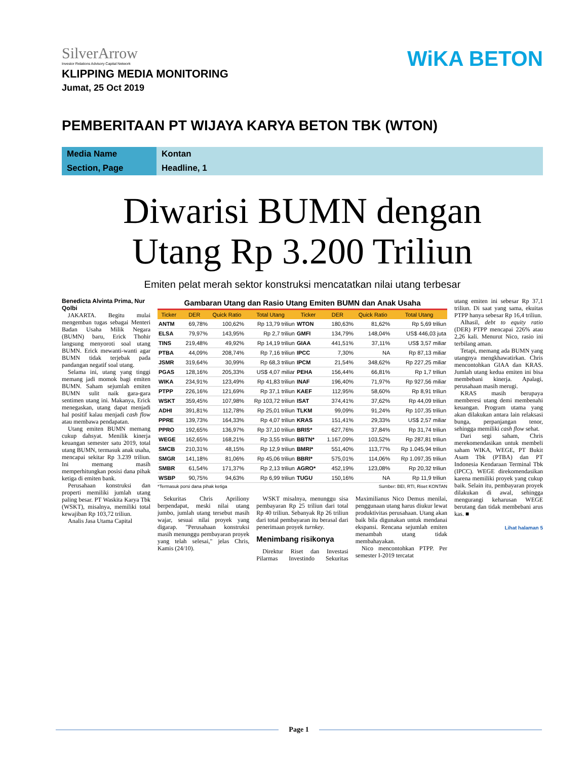SilverArrow
Investor Relations Advisory Capital Network
WiKA BETON
KLIPPING MEDIA MONITORING
Jumat, 25 Oct 2019
PEMBERITAAN PT WIJAYA KARYA BETON TBK (WTON)
Media Name
Kontan
Section, Page
Headline, 1
Diwarisi BUMN dengan
Utang Rp 3.200 Triliun
Emiten pelat merah sektor konstruksi mencatatkan nilai utang terbesar
Benedicta Alvinta Prima, Nur Qolbi
JAKARTA. Begitu mulai mengemban tugas sebagai Menteri Badan Usaha Milik Negara (BUMN) baru, Erick Thohir langsung menyoroti soal utang BUMN. Erick mewanti-wanti agar BUMN tidak terjebak pada pandangan negatif soal utang.
Selama ini, utang yang tinggi memang jadi momok bagi emiten BUMN. Saham sejumlah emiten BUMN sulit naik gara-gara sentimen utang ini. Makanya, Erick menegaskan, utang dapat menjadi hal positif kalau menjadi cash flow atau membawa pendapatan.
Utang emiten BUMN memang cukup dahsyat. Menilik kinerja keuangan semester satu 2019, total utang BUMN, termasuk anak usaha, mencapai sekitar Rp 3.239 triliun. Ini memang masih memperhitungkan posisi dana pihak ketiga di emiten bank.
Perusahaan konstruksi dan properti memiliki jumlah utang paling besar. PT Waskita Karya Tbk (WSKT), misalnya, memiliki total kewajiban Rp 103,72 triliun.
Analis Jasa Utama Capital
Gambaran Utang dan Rasio Utang Emiten BUMN dan Anak Usaha
| Ticker | DER | Quick Ratio | Total Utang | Ticker | DER | Quick Ratio | Total Utang |
| --- | --- | --- | --- | --- | --- | --- | --- |
| ANTM | 69,78% | 100,62% | Rp 13,79 triliun | WTON | 180,63% | 81,62% | Rp 5,69 triliun |
| ELSA | 79,97% | 143,95% | Rp 2,7 triliun | GMFI | 134,79% | 148,04% | US$ 446,03 juta |
| TINS | 219,48% | 49,92% | Rp 14,19 triliun | GIAA | 441,51% | 37,11% | US$ 3,57 miliar |
| PTBA | 44,09% | 208,74% | Rp 7,16 triliun | IPCC | 7,30% | NA | Rp 87,13 miliar |
| JSMR | 319,64% | 30,99% | Rp 68,3 triliun | IPCM | 21,54% | 348,62% | Rp 227,25 miliar |
| PGAS | 128,16% | 205,33% | US$ 4,07 miliar | PEHA | 156,44% | 66,81% | Rp 1,7 triliun |
| WIKA | 234,91% | 123,49% | Rp 41,83 triliun | INAF | 196,40% | 71,97% | Rp 927,56 miliar |
| PTPP | 226,16% | 121,69% | Rp 37,1 triliun | KAEF | 112,95% | 58,60% | Rp 8,91 triliun |
| WSKT | 359,45% | 107,98% | Rp 103,72 triliun | ISAT | 374,41% | 37,62% | Rp 44,09 triliun |
| ADHI | 391,81% | 112,78% | Rp 25,01 triliun | TLKM | 99,09% | 91,24% | Rp 107,35 triliun |
| PPRE | 139,73% | 164,33% | Rp 4,07 triliun | KRAS | 151,41% | 29,33% | US$ 2,57 miliar |
| PPRO | 192,65% | 136,97% | Rp 37,10 triliun | BRIS* | 627,76% | 37,84% | Rp 31,74 triliun |
| WEGE | 162,65% | 168,21% | Rp 3,55 triliun | BBTN* | 1.167,09% | 103,52% | Rp 287,81 triliun |
| SMCB | 210,31% | 48,15% | Rp 12,9 triliun | BMRI* | 551,40% | 113,77% | Rp 1.045,94 triliun |
| SMGR | 141,18% | 81,06% | Rp 45,06 triliun | BBRI* | 575,01% | 114,06% | Rp 1.097,35 triliun |
| SMBR | 61,54% | 171,37% | Rp 2,13 triliun | AGRO* | 452,19% | 123,08% | Rp 20,32 triliun |
| WSBP | 90,75% | 94,63% | Rp 6,99 triliun | TUGU | 150,16% | NA | Rp 11,9 triliun |
*Termasuk porsi dana pihak ketiga Sumber: BEI, RTI, Riset KONTAN
Sekuritas Chris Apriliony berpendapat, meski nilai utang jumbo, jumlah utang tersebut masih wajar, sesuai nilai proyek yang digarap. "Perusahaan konstruksi masih menunggu pembayaran proyek yang telah selesai," jelas Chris, Kamis (24/10).
WSKT misalnya, menunggu sisa pembayaran Rp 25 triliun dari total Rp 40 triliun. Sebanyak Rp 26 triliun dari total pembayaran itu berasal dari penerimaan proyek turnkey.
Menimbang risikonya
Direktur Riset dan Investasi Pilarmas Investindo Sekuritas Maximilianus Nico Demus menilai, penggunaan utang harus diukur lewat produktivitas perusahaan. Utang akan baik bila digunakan untuk mendanai ekspansi. Rencana sejumlah emiten menambah utang tidak membahayakan.
Nico mencontohkan PTPP. Per semester I-2019 tercatat
utang emiten ini sebesar Rp 37,1 triliun. Di saat yang sama, ekuitas PTPP hanya sebesar Rp 16,4 triliun.
Alhasil, debt to equity ratio (DER) PTPP mencapai 226% atau 2,26 kali. Menurut Nico, rasio ini terbilang aman.
Tetapi, memang ada BUMN yang utangnya mengkhawatirkan. Chris mencontohkan GIAA dan KRAS. Jumlah utang kedua emiten ini bisa membebani kinerja. Apalagi, perusahaan masih merugi.
KRAS masih berupaya memberesi utang demi membenahi keuangan. Program utama yang akan dilakukan antara lain relaksasi bunga, perpanjangan tenor, sehingga memiliki cash flow sehat.
Dari segi saham, Chris merekomendasikan untuk membeli saham WIKA, WEGE, PT Bukit Asam Tbk (PTBA) dan PT Indonesia Kendaraan Terminal Tbk (IPCC). WEGE direkomendasikan karena memiliki proyek yang cukup baik. Selain itu, pembayaran proyek dilakukan di awal, sehingga mengurangi keharusan WEGE berutang dan tidak membebani arus kas. ■
Lihat halaman 5
Page 1